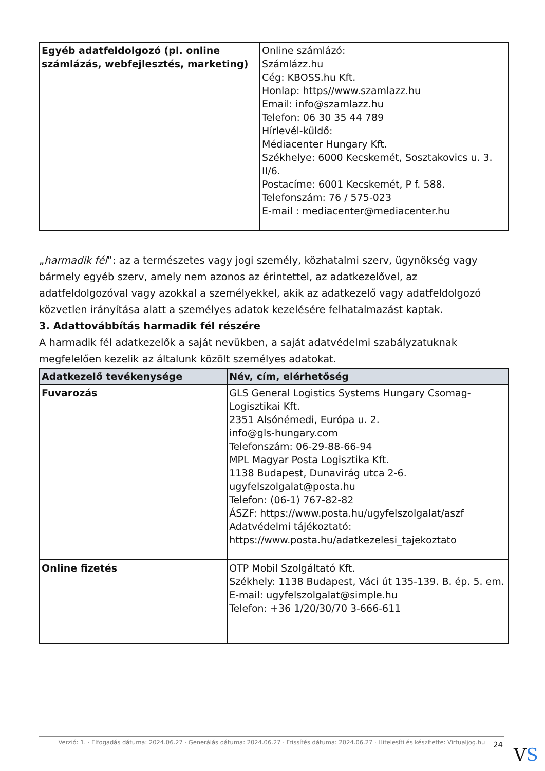| Egyéb adatfeldolgozó (pl. online számlázás, webfejlesztés, marketing) | Online számlázó: Számlázz.hu Cég: KBOSS.hu Kft. Honlap: https//www.szamlazz.hu Email: info@szamlazz.hu Telefon: 06 30 35 44 789 Hírlevél-küldő: Médiacenter Hungary Kft. Székhelye: 6000 Kecskemét, Sosztakovics u. 3. II/6. Postacíme: 6001 Kecskemét, P f. 588. Telefonszám: 76 / 575-023 E-mail : mediacenter@mediacenter.hu |
„harmadik fél”: az a természetes vagy jogi személy, közhatalmi szerv, ügynökség vagy bármely egyéb szerv, amely nem azonos az érintettel, az adatkezelővel, az adatfeldolgozóval vagy azokkal a személyekkel, akik az adatkezelő vagy adatfeldolgozó közvetlen irányítása alatt a személyes adatok kezelésére felhatalmazást kaptak.
3. Adattovábbítás harmadik fél részére
A harmadik fél adatkezelők a saját nevükben, a saját adatvédelmi szabályzatuknak megfelelően kezelik az általunk közölt személyes adatokat.
| Adatkezelő tevékenysége | Név, cím, elérhetőség |
| --- | --- |
| Fuvarozás | GLS General Logistics Systems Hungary Csomag-Logisztikai Kft. 2351 Alsónémedi, Európa u. 2. info@gls-hungary.com Telefonszám: 06-29-88-66-94 MPL Magyar Posta Logisztika Kft. 1138 Budapest, Dunavirág utca 2-6. ugyfelszolgalat@posta.hu Telefon: (06-1) 767-82-82 ÁSZF: https://www.posta.hu/ugyfelszolgalat/aszf Adatvédelmi tájékoztató: https://www.posta.hu/adatkezelesi_tajekoztato |
| Online fizetés | OTP Mobil Szolgáltató Kft. Székhely: 1138 Budapest, Váci út 135-139. B. ép. 5. em. E-mail: ugyfelszolgalat@simple.hu Telefon: +36 1/20/30/70 3-666-611 |
Verzió: 1. · Elfogadás dátuma: 2024.06.27 · Generálás dátuma: 2024.06.27 · Frissítés dátuma: 2024.06.27 · Hitelesíti és készítette: Virtualjog.hu
24 VS